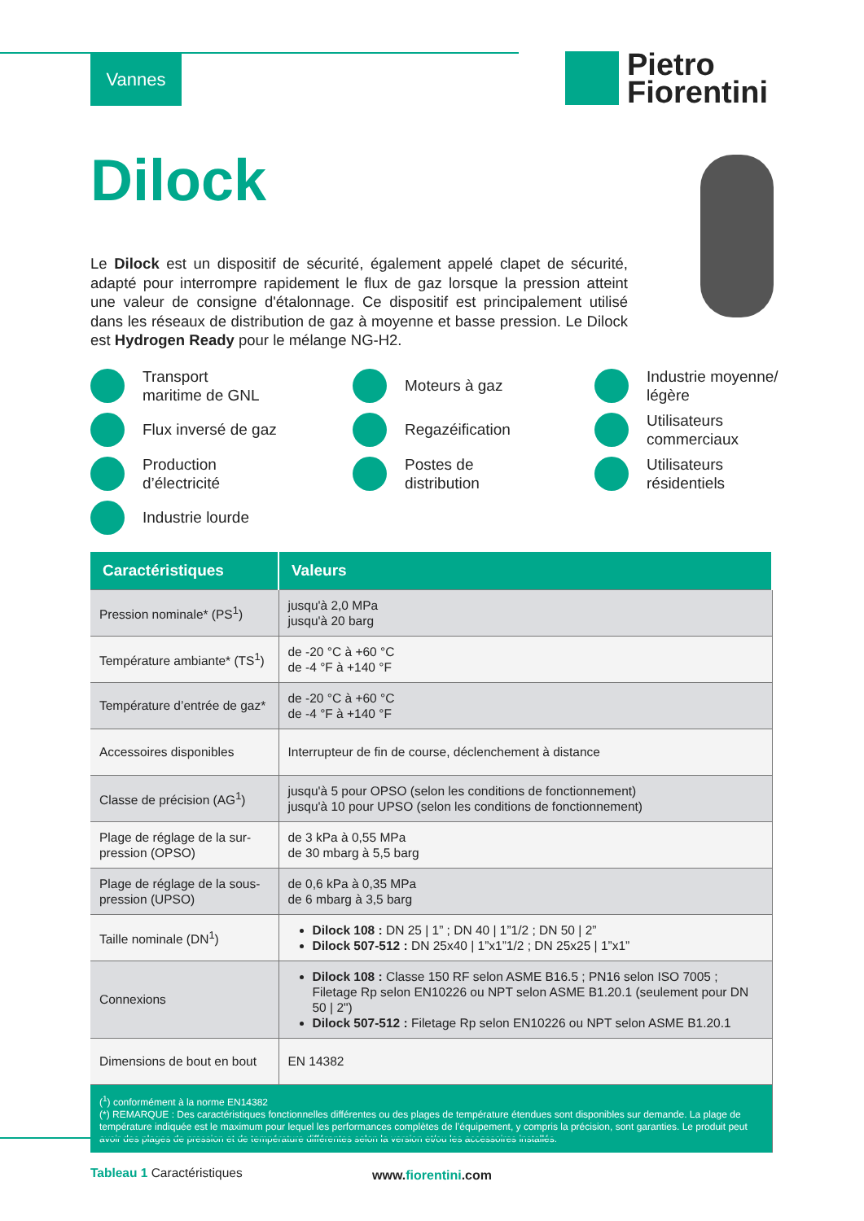Vannes
Pietro
Fiorentini
Dilock
Le Dilock est un dispositif de sécurité, également appelé clapet de sécurité, adapté pour interrompre rapidement le flux de gaz lorsque la pression atteint une valeur de consigne d'étalonnage. Ce dispositif est principalement utilisé dans les réseaux de distribution de gaz à moyenne et basse pression. Le Dilock est Hydrogen Ready pour le mélange NG-H2.
Transport
maritime de GNL
Moteurs à gaz
Industrie moyenne/
légère
Flux inversé de gaz
Regazéification
Utilisateurs
commerciaux
Production
d’électricité
Postes de
distribution
Utilisateurs
résidentiels
Industrie lourde
| Caractéristiques | Valeurs |
| --- | --- |
| Pression nominale* (PS<sup>1</sup>) | jusqu'à 2,0 MPa jusqu'à 20 barg |
| Température ambiante* (TS<sup>1</sup>) | de -20 °C à +60 °C de -4 °F à +140 °F |
| Température d’entrée de gaz* | de -20 °C à +60 °C de -4 °F à +140 °F |
| Accessoires disponibles | Interrupteur de fin de course, déclenchement à distance |
| Classe de précision (AG<sup>1</sup>) | jusqu'à 5 pour OPSO (selon les conditions de fonctionnement) jusqu'à 10 pour UPSO (selon les conditions de fonctionnement) |
| Plage de réglage de la sur-pression (OPSO) | de 3 kPa à 0,55 MPa de 30 mbarg à 5,5 barg |
| Plage de réglage de la sous-pression (UPSO) | de 0,6 kPa à 0,35 MPa de 6 mbarg à 3,5 barg |
| Taille nominale (DN<sup>1</sup>) | Dilock 108 : DN 25 / 1” ; DN 40 / 1”1/2 ; DN 50 / 2” Dilock 507-512 : DN 25x40 / 1”x1”1/2 ; DN 25x25 / 1”x1” |
| Connexions | Dilock 108 : Classe 150 RF selon ASME B16.5 ; PN16 selon ISO 7005 ; Filetage Rp selon EN10226 ou NPT selon ASME B1.20.1 (seulement pour DN 50 / 2") Dilock 507-512 : Filetage Rp selon EN10226 ou NPT selon ASME B1.20.1 |
| Dimensions de bout en bout | EN 14382 |
| (<sup>1</sup>) conformément à la norme EN14382 (*) REMARQUE : Des caractéristiques fonctionnelles différentes ou des plages de température étendues sont disponibles sur demande. La plage de température indiquée est le maximum pour lequel les performances complètes de l’équipement, y compris la précision, sont garanties. Le produit peut avoir des plages de pression et de température différentes selon la version et/ou les accessoires installés. | |
Tableau 1 Caractéristiques
www.fiorentini.com